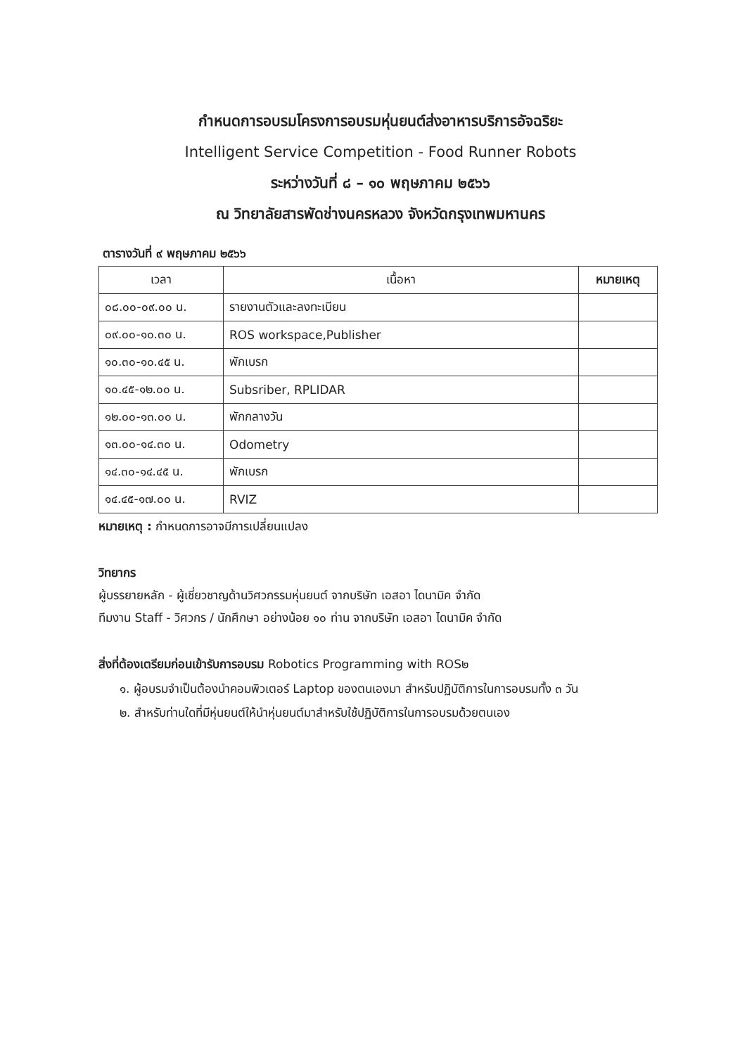กำหนดการอบรมโครงการอบรมหุ่นยนต์ส่งอาหารบริการอัจฉริยะ
Intelligent Service Competition - Food Runner Robots
ระหว่างวันที่ ๘ – ๑๐ พฤษภาคม ๒๕๖๖
ณ วิทยาลัยสารพัดช่างนครหลวง จังหวัดกรุงเทพมหานคร
ตารางวันที่ ๙ พฤษภาคม ๒๕๖๖
| เวลา | เนื้อหา | หมายเหตุ |
| --- | --- | --- |
| ๐๘.๐๐-๐๙.๐๐ น. | รายงานตัวและลงทะเบียน | |
| ๐๙.๐๐-๑๐.๓๐ น. | ROS workspace,Publisher | |
| ๑๐.๓๐-๑๐.๔๕ น. | พักเบรก | |
| ๑๐.๔๕-๑๒.๐๐ น. | Subsriber, RPLIDAR | |
| ๑๒.๐๐-๑๓.๐๐ น. | พักกลางวัน | |
| ๑๓.๐๐-๑๔.๓๐ น. | Odometry | |
| ๑๔.๓๐-๑๔.๔๕ น. | พักเบรก | |
| ๑๔.๔๕-๑๗.๐๐ น. | RVIZ | |
หมายเหตุ : กำหนดการอาจมีการเปลี่ยนแปลง
วิทยากร
ผู้บรรยายหลัก - ผู้เชี่ยวชาญด้านวิศวกรรมหุ่นยนต์ จากบริษัท เอสอา ไดนามิค จำกัด
ทีมงาน Staff - วิศวกร / นักศึกษา อย่างน้อย ๑๐ ท่าน จากบริษัท เอสอา ไดนามิค จำกัด
สิ่งที่ต้องเตรียมก่อนเข้ารับการอบรม Robotics Programming with ROS๒
๑. ผู้อบรมจำเป็นต้องนำคอมพิวเตอร์ Laptop ของตนเองมา สำหรับปฏิบัติการในการอบรมทั้ง ๓ วัน
๒. สำหรับท่านใดที่มีหุ่นยนต์ให้นำหุ่นยนต์มาสำหรับใช้ปฏิบัติการในการอบรมด้วยตนเอง